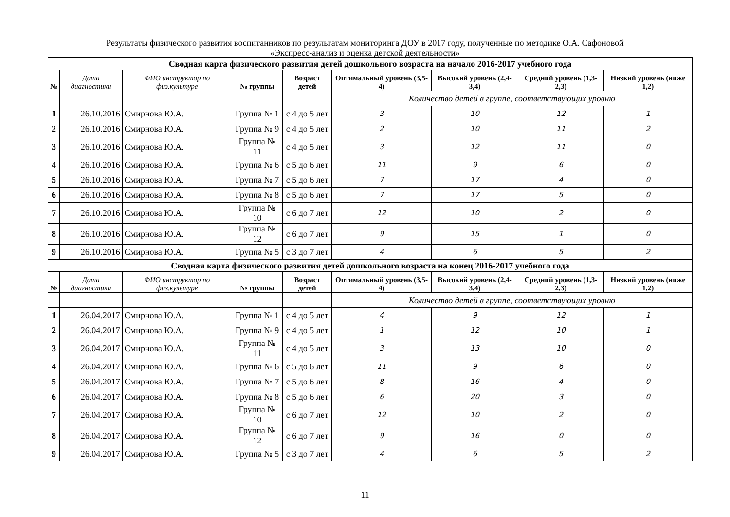Результаты физического развития воспитанников по результатам мониторинга ДОУ в 2017 году, полученные по методике О.А. Сафоновой
«Экспресс-анализ и оценка детской деятельности»
| Сводная карта физического развития детей дошкольного возраста на начало 2016-2017 учебного года | | | | | | | | |
| № | Дата диагностики | ФИО инструктор по физ.культуре | № группы | Возраст детей | Оптимальный уровень (3,5-4) | Высокий уровень (2,4-3,4) | Средний уровень (1,3-2,3) | Низкий уровень (ниже 1,2) |
| | | | | | Количество детей в группе, соответствующих уровню | | | |
| 1 | 26.10.2016 | Смирнова Ю.А. | Группа № 1 | с 4 до 5 лет | 3 | 10 | 12 | 1 |
| 2 | 26.10.2016 | Смирнова Ю.А. | Группа № 9 | с 4 до 5 лет | 2 | 10 | 11 | 2 |
| 3 | 26.10.2016 | Смирнова Ю.А. | Группа № 11 | с 4 до 5 лет | 3 | 12 | 11 | 0 |
| 4 | 26.10.2016 | Смирнова Ю.А. | Группа № 6 | с 5 до 6 лет | 11 | 9 | 6 | 0 |
| 5 | 26.10.2016 | Смирнова Ю.А. | Группа № 7 | с 5 до 6 лет | 7 | 17 | 4 | 0 |
| 6 | 26.10.2016 | Смирнова Ю.А. | Группа № 8 | с 5 до 6 лет | 7 | 17 | 5 | 0 |
| 7 | 26.10.2016 | Смирнова Ю.А. | Группа № 10 | с 6 до 7 лет | 12 | 10 | 2 | 0 |
| 8 | 26.10.2016 | Смирнова Ю.А. | Группа № 12 | с 6 до 7 лет | 9 | 15 | 1 | 0 |
| 9 | 26.10.2016 | Смирнова Ю.А. | Группа № 5 | с 3 до 7 лет | 4 | 6 | 5 | 2 |
| Сводная карта физического развития детей дошкольного возраста на конец 2016-2017 учебного года | | | | | | | | |
| № | Дата диагностики | ФИО инструктор по физ.культуре | № группы | Возраст детей | Оптимальный уровень (3,5-4) | Высокий уровень (2,4-3,4) | Средний уровень (1,3-2,3) | Низкий уровень (ниже 1,2) |
| | | | | | Количество детей в группе, соответствующих уровню | | | |
| 1 | 26.04.2017 | Смирнова Ю.А. | Группа № 1 | с 4 до 5 лет | 4 | 9 | 12 | 1 |
| 2 | 26.04.2017 | Смирнова Ю.А. | Группа № 9 | с 4 до 5 лет | 1 | 12 | 10 | 1 |
| 3 | 26.04.2017 | Смирнова Ю.А. | Группа № 11 | с 4 до 5 лет | 3 | 13 | 10 | 0 |
| 4 | 26.04.2017 | Смирнова Ю.А. | Группа № 6 | с 5 до 6 лет | 11 | 9 | 6 | 0 |
| 5 | 26.04.2017 | Смирнова Ю.А. | Группа № 7 | с 5 до 6 лет | 8 | 16 | 4 | 0 |
| 6 | 26.04.2017 | Смирнова Ю.А. | Группа № 8 | с 5 до 6 лет | 6 | 20 | 3 | 0 |
| 7 | 26.04.2017 | Смирнова Ю.А. | Группа № 10 | с 6 до 7 лет | 12 | 10 | 2 | 0 |
| 8 | 26.04.2017 | Смирнова Ю.А. | Группа № 12 | с 6 до 7 лет | 9 | 16 | 0 | 0 |
| 9 | 26.04.2017 | Смирнова Ю.А. | Группа № 5 | с 3 до 7 лет | 4 | 6 | 5 | 2 |
11